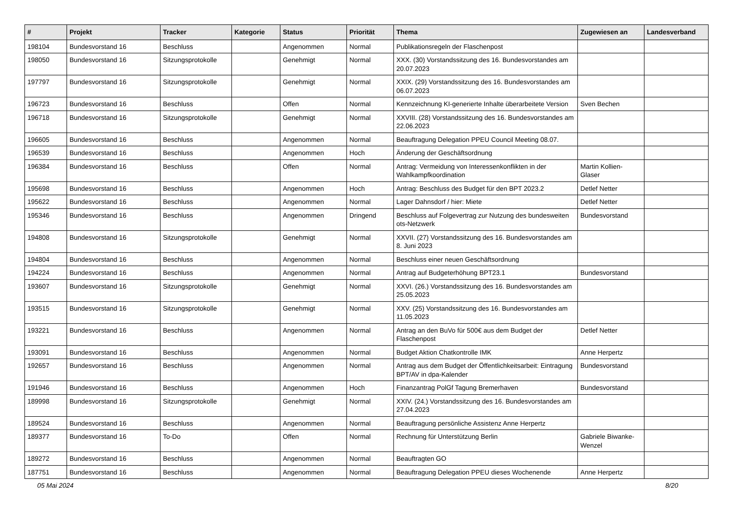| # | Projekt | Tracker | Kategorie | Status | Priorität | Thema | Zugewiesen an | Landesverband |
| --- | --- | --- | --- | --- | --- | --- | --- | --- |
| 198104 | Bundesvorstand 16 | Beschluss | | Angenommen | Normal | Publikationsregeln der Flaschenpost | | |
| 198050 | Bundesvorstand 16 | Sitzungsprotokolle | | Genehmigt | Normal | XXX. (30) Vorstandssitzung des 16. Bundesvorstandes am 20.07.2023 | | |
| 197797 | Bundesvorstand 16 | Sitzungsprotokolle | | Genehmigt | Normal | XXIX. (29) Vorstandssitzung des 16. Bundesvorstandes am 06.07.2023 | | |
| 196723 | Bundesvorstand 16 | Beschluss | | Offen | Normal | Kennzeichnung KI-generierte Inhalte überarbeitete Version | Sven Bechen | |
| 196718 | Bundesvorstand 16 | Sitzungsprotokolle | | Genehmigt | Normal | XXVIII. (28) Vorstandssitzung des 16. Bundesvorstandes am 22.06.2023 | | |
| 196605 | Bundesvorstand 16 | Beschluss | | Angenommen | Normal | Beauftragung Delegation PPEU Council Meeting 08.07. | | |
| 196539 | Bundesvorstand 16 | Beschluss | | Angenommen | Hoch | Änderung der Geschäftsordnung | | |
| 196384 | Bundesvorstand 16 | Beschluss | | Offen | Normal | Antrag: Vermeidung von Interessenkonflikten in der Wahlkampfkoordination | Martin Kollien-Glaser | |
| 195698 | Bundesvorstand 16 | Beschluss | | Angenommen | Hoch | Antrag: Beschluss des Budget für den BPT 2023.2 | Detlef Netter | |
| 195622 | Bundesvorstand 16 | Beschluss | | Angenommen | Normal | Lager Dahnsdorf / hier: Miete | Detlef Netter | |
| 195346 | Bundesvorstand 16 | Beschluss | | Angenommen | Dringend | Beschluss auf Folgevertrag zur Nutzung des bundesweiten ots-Netzwerk | Bundesvorstand | |
| 194808 | Bundesvorstand 16 | Sitzungsprotokolle | | Genehmigt | Normal | XXVII. (27) Vorstandssitzung des 16. Bundesvorstandes am 8. Juni 2023 | | |
| 194804 | Bundesvorstand 16 | Beschluss | | Angenommen | Normal | Beschluss einer neuen Geschäftsordnung | | |
| 194224 | Bundesvorstand 16 | Beschluss | | Angenommen | Normal | Antrag auf Budgeterhöhung BPT23.1 | Bundesvorstand | |
| 193607 | Bundesvorstand 16 | Sitzungsprotokolle | | Genehmigt | Normal | XXVI. (26.) Vorstandssitzung des 16. Bundesvorstandes am 25.05.2023 | | |
| 193515 | Bundesvorstand 16 | Sitzungsprotokolle | | Genehmigt | Normal | XXV. (25) Vorstandssitzung des 16. Bundesvorstandes am 11.05.2023 | | |
| 193221 | Bundesvorstand 16 | Beschluss | | Angenommen | Normal | Antrag an den BuVo für 500€ aus dem Budget der Flaschenpost | Detlef Netter | |
| 193091 | Bundesvorstand 16 | Beschluss | | Angenommen | Normal | Budget Aktion Chatkontrolle IMK | Anne Herpertz | |
| 192657 | Bundesvorstand 16 | Beschluss | | Angenommen | Normal | Antrag aus dem Budget der Öffentlichkeitsarbeit: Eintragung BPT/AV in dpa-Kalender | Bundesvorstand | |
| 191946 | Bundesvorstand 16 | Beschluss | | Angenommen | Hoch | Finanzantrag PolGf Tagung Bremerhaven | Bundesvorstand | |
| 189998 | Bundesvorstand 16 | Sitzungsprotokolle | | Genehmigt | Normal | XXIV. (24.) Vorstandssitzung des 16. Bundesvorstandes am 27.04.2023 | | |
| 189524 | Bundesvorstand 16 | Beschluss | | Angenommen | Normal | Beauftragung persönliche Assistenz Anne Herpertz | | |
| 189377 | Bundesvorstand 16 | To-Do | | Offen | Normal | Rechnung für Unterstützung Berlin | Gabriele Biwanke-Wenzel | |
| 189272 | Bundesvorstand 16 | Beschluss | | Angenommen | Normal | Beauftragten GO | | |
| 187751 | Bundesvorstand 16 | Beschluss | | Angenommen | Normal | Beauftragung Delegation PPEU dieses Wochenende | Anne Herpertz | |
05 Mai 2024 8/20